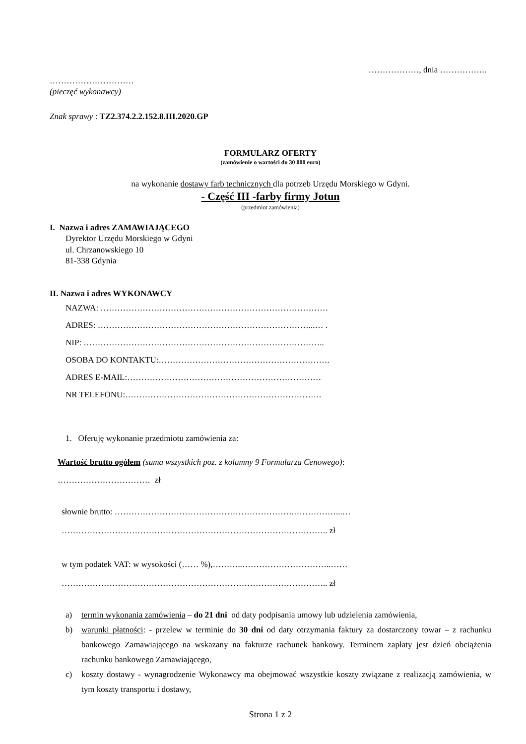………………, dnia ……………..
…………………………
(pieczęć wykonawcy)
Znak sprawy : TZ2.374.2.2.152.8.III.2020.GP
FORMULARZ OFERTY
(zamówienie o wartości do 30 000 euro)
na wykonanie dostawy farb technicznych dla potrzeb Urzędu Morskiego w Gdyni.
- Część III -farby firmy Jotun
(przedmiot zamówienia)
I. Nazwa i adres ZAMAWIAJĄCEGO
Dyrektor Urzędu Morskiego w Gdyni
ul. Chrzanowskiego 10
81-338 Gdynia
II. Nazwa i adres WYKONAWCY
NAZWA: ………………………………………………………………………
ADRES: …………………………………………………………………...… .
NIP: …………………………………………………………………………..
OSOBA DO KONTAKTU:…………………………………………………….
ADRES E-MAIL:……………………………………………………………
NR TELEFONU:…………………………………………………………….
1. Oferuję wykonanie przedmiotu zamówienia za:
Wartość brutto ogółem (suma wszystkich poz. z kolumny 9 Formularza Cenowego):
…………………………… zł
słownie brutto: ……………………………………………………….……………...…
………………………………………………………………………………….. zł
w tym podatek VAT: w wysokości (…… %),………..…………………………..……
………………………………………………………………………………….. zł
a) termin wykonania zamówienia – do 21 dni od daty podpisania umowy lub udzielenia zamówienia,
b) warunki płatności: - przelew w terminie do 30 dni od daty otrzymania faktury za dostarczony towar – z rachunku bankowego Zamawiającego na wskazany na fakturze rachunek bankowy. Terminem zapłaty jest dzień obciążenia rachunku bankowego Zamawiającego,
c) koszty dostawy - wynagrodzenie Wykonawcy ma obejmować wszystkie koszty związane z realizacją zamówienia, w tym koszty transportu i dostawy,
Strona 1 z 2